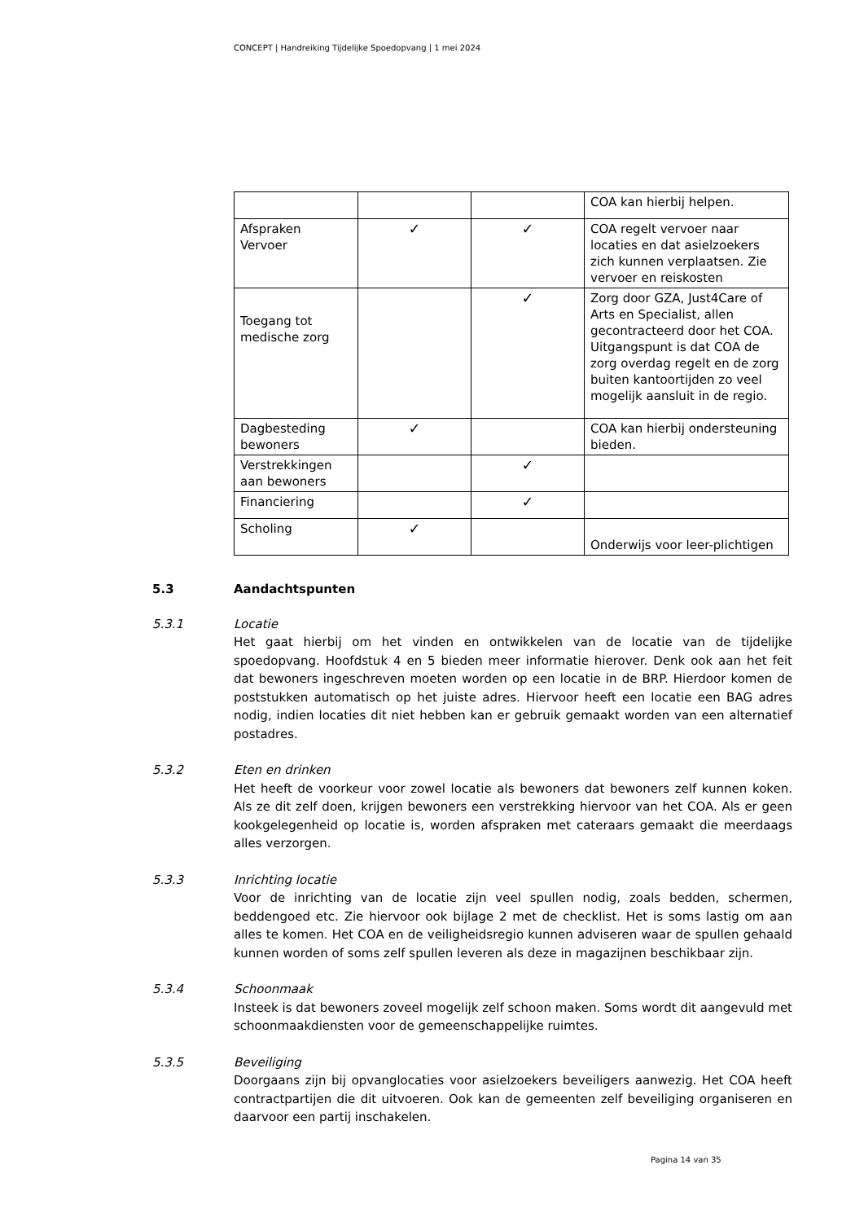CONCEPT | Handreiking Tijdelijke Spoedopvang | 1 mei 2024
| | | | COA kan hierbij helpen. |
| Afspraken Vervoer | ✓ | ✓ | COA regelt vervoer naar locaties en dat asielzoekers zich kunnen verplaatsen. Zie vervoer en reiskosten |
| Toegang tot medische zorg | | ✓ | Zorg door GZA, Just4Care of Arts en Specialist, allen gecontracteerd door het COA. Uitgangspunt is dat COA de zorg overdag regelt en de zorg buiten kantoortijden zo veel mogelijk aansluit in de regio. |
| Dagbesteding bewoners | ✓ | | COA kan hierbij ondersteuning bieden. |
| Verstrekkingen aan bewoners | | ✓ | |
| Financiering | | ✓ | |
| Scholing | ✓ | | Onderwijs voor leer-plichtigen |
5.3 Aandachtspunten
5.3.1 Locatie
Het gaat hierbij om het vinden en ontwikkelen van de locatie van de tijdelijke spoedopvang. Hoofdstuk 4 en 5 bieden meer informatie hierover. Denk ook aan het feit dat bewoners ingeschreven moeten worden op een locatie in de BRP. Hierdoor komen de poststukken automatisch op het juiste adres. Hiervoor heeft een locatie een BAG adres nodig, indien locaties dit niet hebben kan er gebruik gemaakt worden van een alternatief postadres.
5.3.2 Eten en drinken
Het heeft de voorkeur voor zowel locatie als bewoners dat bewoners zelf kunnen koken. Als ze dit zelf doen, krijgen bewoners een verstrekking hiervoor van het COA. Als er geen kookgelegenheid op locatie is, worden afspraken met cateraars gemaakt die meerdaags alles verzorgen.
5.3.3 Inrichting locatie
Voor de inrichting van de locatie zijn veel spullen nodig, zoals bedden, schermen, beddengoed etc. Zie hiervoor ook bijlage 2 met de checklist. Het is soms lastig om aan alles te komen. Het COA en de veiligheidsregio kunnen adviseren waar de spullen gehaald kunnen worden of soms zelf spullen leveren als deze in magazijnen beschikbaar zijn.
5.3.4 Schoonmaak
Insteek is dat bewoners zoveel mogelijk zelf schoon maken. Soms wordt dit aangevuld met schoonmaakdiensten voor de gemeenschappelijke ruimtes.
5.3.5 Beveiliging
Doorgaans zijn bij opvanglocaties voor asielzoekers beveiligers aanwezig. Het COA heeft contractpartijen die dit uitvoeren. Ook kan de gemeenten zelf beveiliging organiseren en daarvoor een partij inschakelen.
Pagina 14 van 35